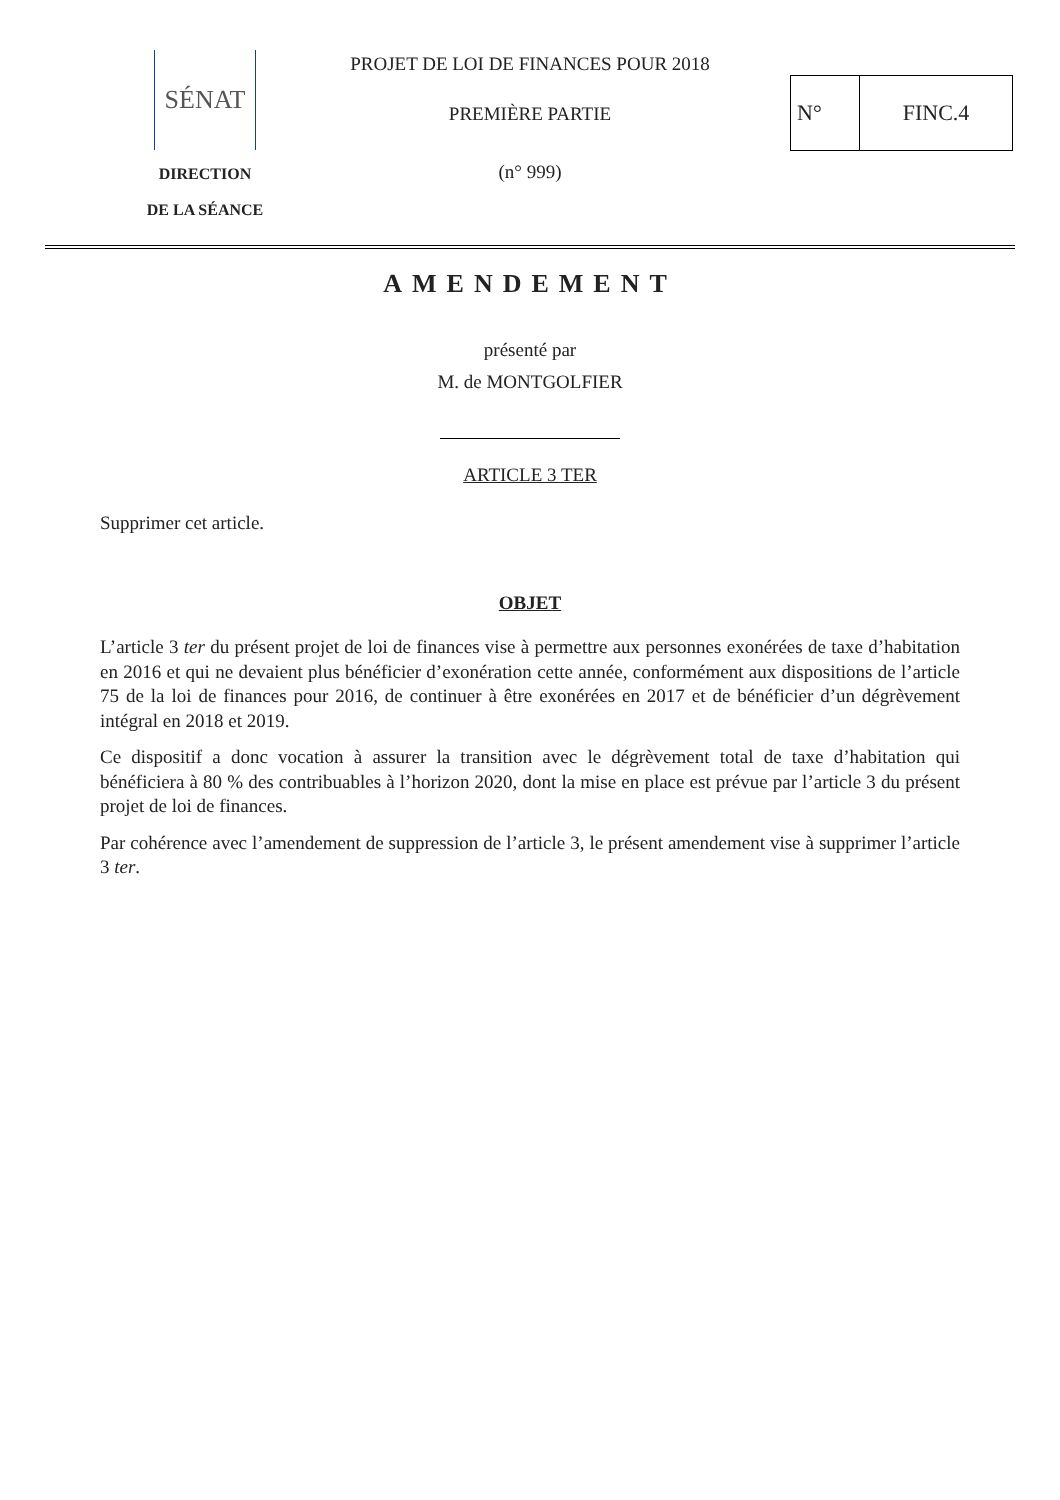SÉNAT
DIRECTION
DE LA SÉANCE
PROJET DE LOI DE FINANCES POUR 2018
PREMIÈRE PARTIE
(n° 999)
N° FINC.4
AMENDEMENT
présenté par
M. de MONTGOLFIER
ARTICLE 3 TER
Supprimer cet article.
OBJET
L’article 3 ter du présent projet de loi de finances vise à permettre aux personnes exonérées de taxe d’habitation en 2016 et qui ne devaient plus bénéficier d’exonération cette année, conformément aux dispositions de l’article 75 de la loi de finances pour 2016, de continuer à être exonérées en 2017 et de bénéficier d’un dégrèvement intégral en 2018 et 2019.
Ce dispositif a donc vocation à assurer la transition avec le dégrèvement total de taxe d’habitation qui bénéficiera à 80 % des contribuables à l’horizon 2020, dont la mise en place est prévue par l’article 3 du présent projet de loi de finances.
Par cohérence avec l’amendement de suppression de l’article 3, le présent amendement vise à supprimer l’article 3 ter.